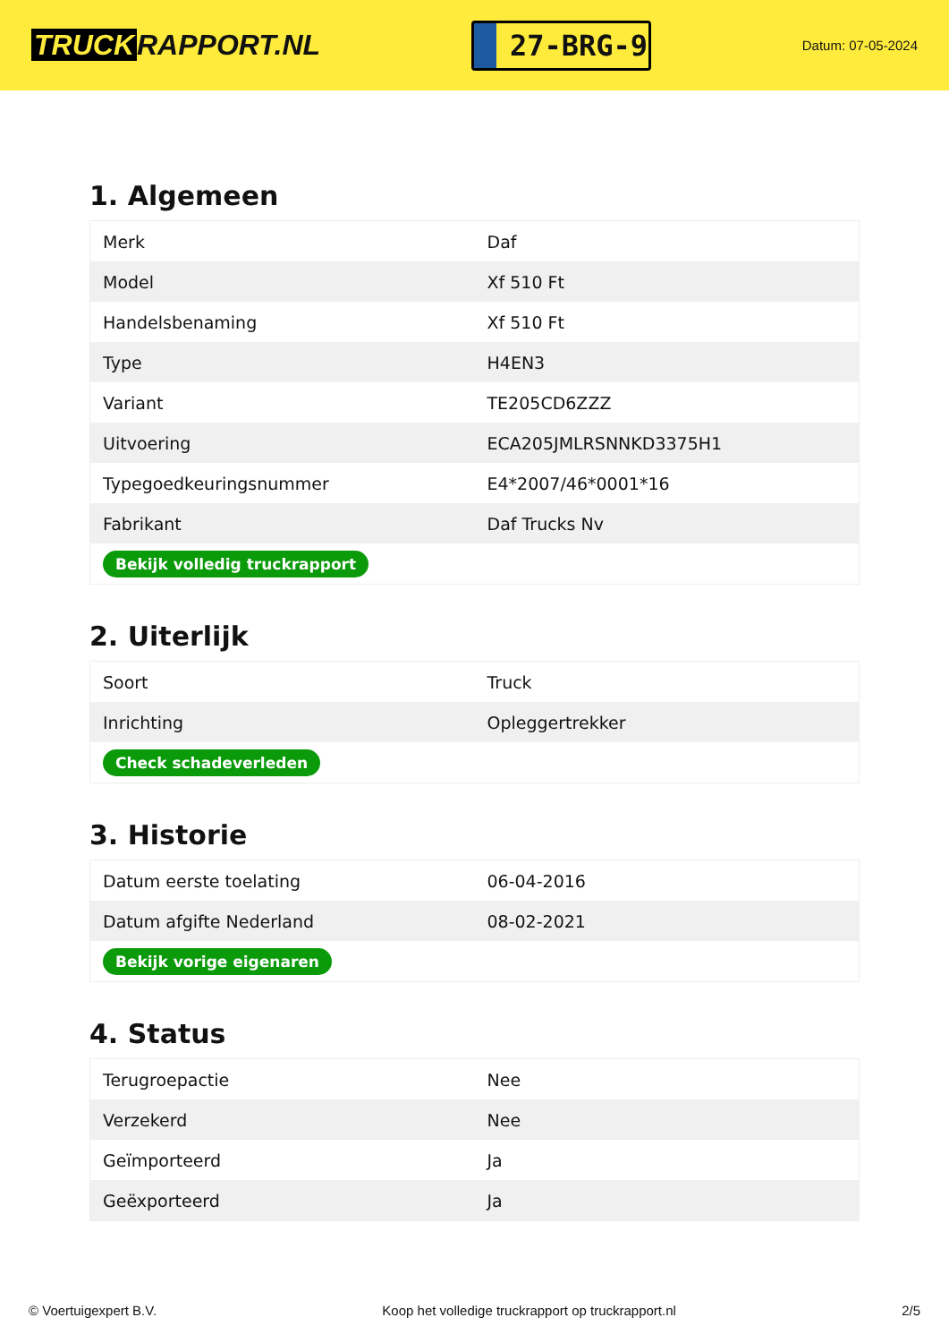TRUCK RAPPORT.NL
27-BRG-9
Datum: 07-05-2024
1. Algemeen
| Merk | Daf |
| Model | Xf 510 Ft |
| Handelsbenaming | Xf 510 Ft |
| Type | H4EN3 |
| Variant | TE205CD6ZZZ |
| Uitvoering | ECA205JMLRSNNKD3375H1 |
| Typegoedkeuringsnummer | E4*2007/46*0001*16 |
| Fabrikant | Daf Trucks Nv |
| Bekijk volledig truckrapport | |
2. Uiterlijk
| Soort | Truck |
| Inrichting | Opleggertrekker |
| Check schadeverleden | |
3. Historie
| Datum eerste toelating | 06-04-2016 |
| Datum afgifte Nederland | 08-02-2021 |
| Bekijk vorige eigenaren | |
4. Status
| Terugroepactie | Nee |
| Verzekerd | Nee |
| Geïmporteerd | Ja |
| Geëxporteerd | Ja |
© Voertuigexpert B.V. Koop het volledige truckrapport op truckrapport.nl 2/5